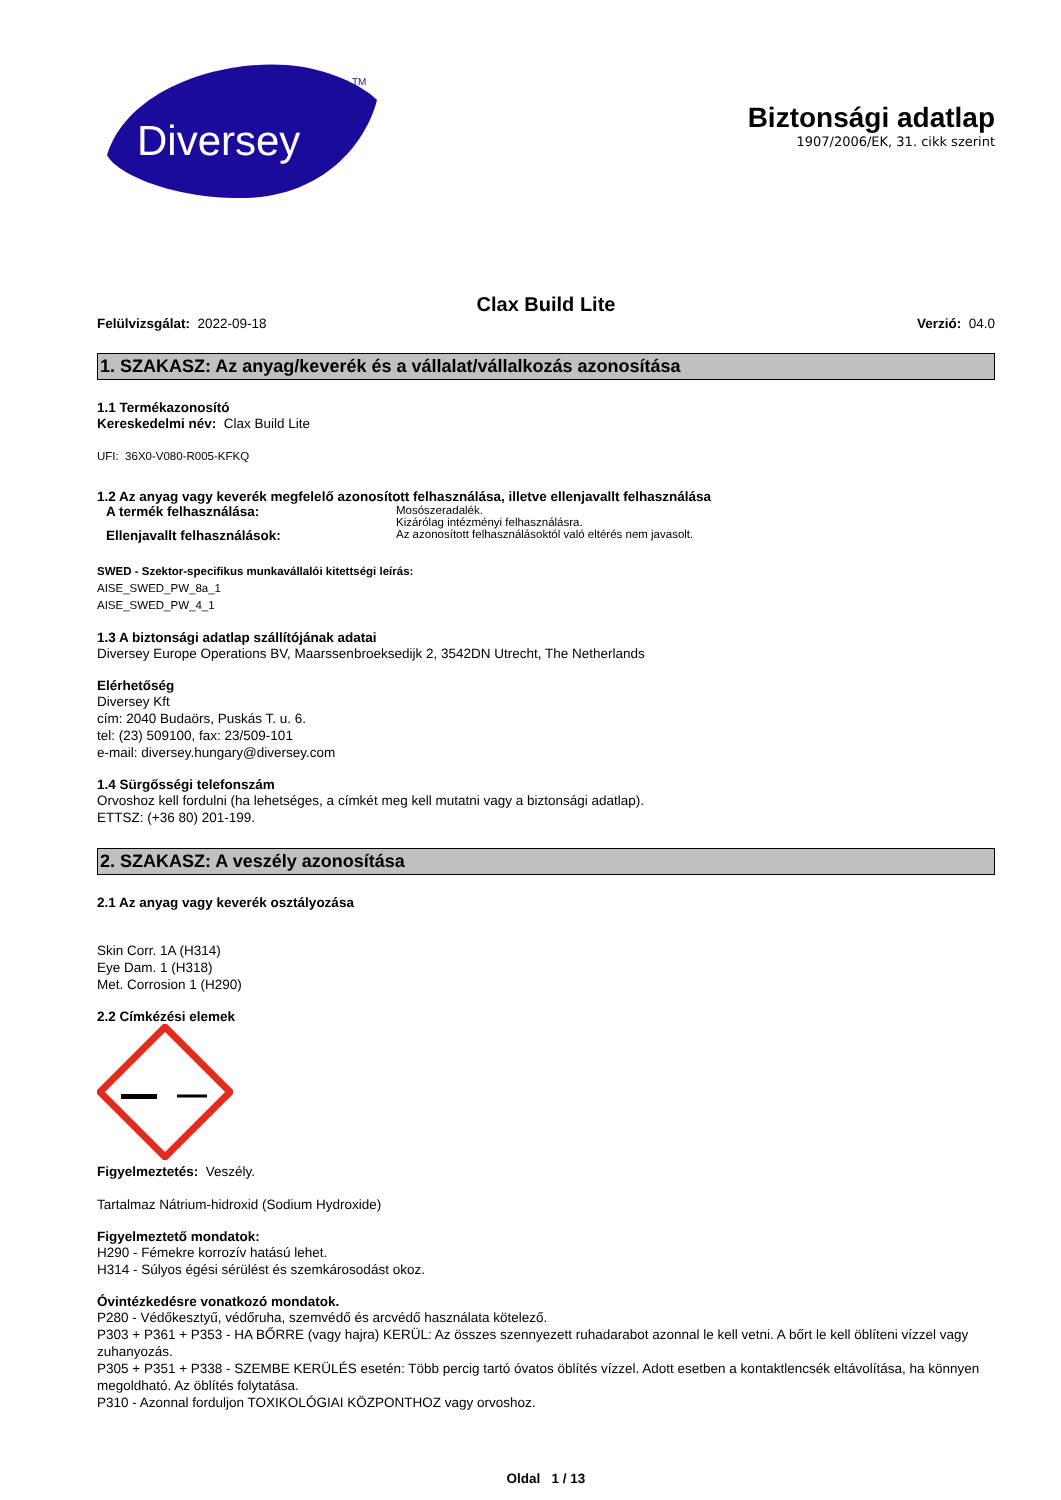Diversey
TM
Biztonsági adatlap
1907/2006/EK, 31. cikk szerint
Clax Build Lite
Felülvizsgálat: 2022-09-18 Verzió: 04.0
1. SZAKASZ: Az anyag/keverék és a vállalat/vállalkozás azonosítása
1.1 Termékazonosító
Kereskedelmi név: Clax Build Lite
UFI: 36X0-V080-R005-KFKQ
1.2 Az anyag vagy keverék megfelelő azonosított felhasználása, illetve ellenjavallt felhasználása
A termék felhasználása: Mosószeradalék.
Kizárólag intézményi felhasználásra.
Ellenjavallt felhasználások: Az azonosított felhasználásoktól való eltérés nem javasolt.
SWED - Szektor-specifikus munkavállalói kitettségi leírás:
AISE_SWED_PW_8a_1
AISE_SWED_PW_4_1
1.3 A biztonsági adatlap szállítójának adatai
Diversey Europe Operations BV, Maarssenbroeksedijk 2, 3542DN Utrecht, The Netherlands
Elérhetőség
Diversey Kft
cím: 2040 Budaörs, Puskás T. u. 6.
tel: (23) 509100, fax: 23/509-101
e-mail: diversey.hungary@diversey.com
1.4 Sürgősségi telefonszám
Orvoshoz kell fordulni (ha lehetséges, a címkét meg kell mutatni vagy a biztonsági adatlap).
ETTSZ: (+36 80) 201-199.
2. SZAKASZ: A veszély azonosítása
2.1 Az anyag vagy keverék osztályozása
Skin Corr. 1A (H314)
Eye Dam. 1 (H318)
Met. Corrosion 1 (H290)
2.2 Címkézési elemek
Figyelmeztetés: Veszély.
Tartalmaz Nátrium-hidroxid (Sodium Hydroxide)
Figyelmeztető mondatok:
H290 - Fémekre korrozív hatású lehet.
H314 - Súlyos égési sérülést és szemkárosodást okoz.
Óvintézkedésre vonatkozó mondatok.
P280 - Védőkesztyű, védőruha, szemvédő és arcvédő használata kötelező.
P303 + P361 + P353 - HA BŐRRE (vagy hajra) KERÜL: Az összes szennyezett ruhadarabot azonnal le kell vetni. A bőrt le kell öblíteni vízzel vagy zuhanyozás.
P305 + P351 + P338 - SZEMBE KERÜLÉS esetén: Több percig tartó óvatos öblítés vízzel. Adott esetben a kontaktlencsék eltávolítása, ha könnyen megoldható. Az öblítés folytatása.
P310 - Azonnal forduljon TOXIKOLÓGIAI KÖZPONTHOZ vagy orvoshoz.
Oldal 1 / 13